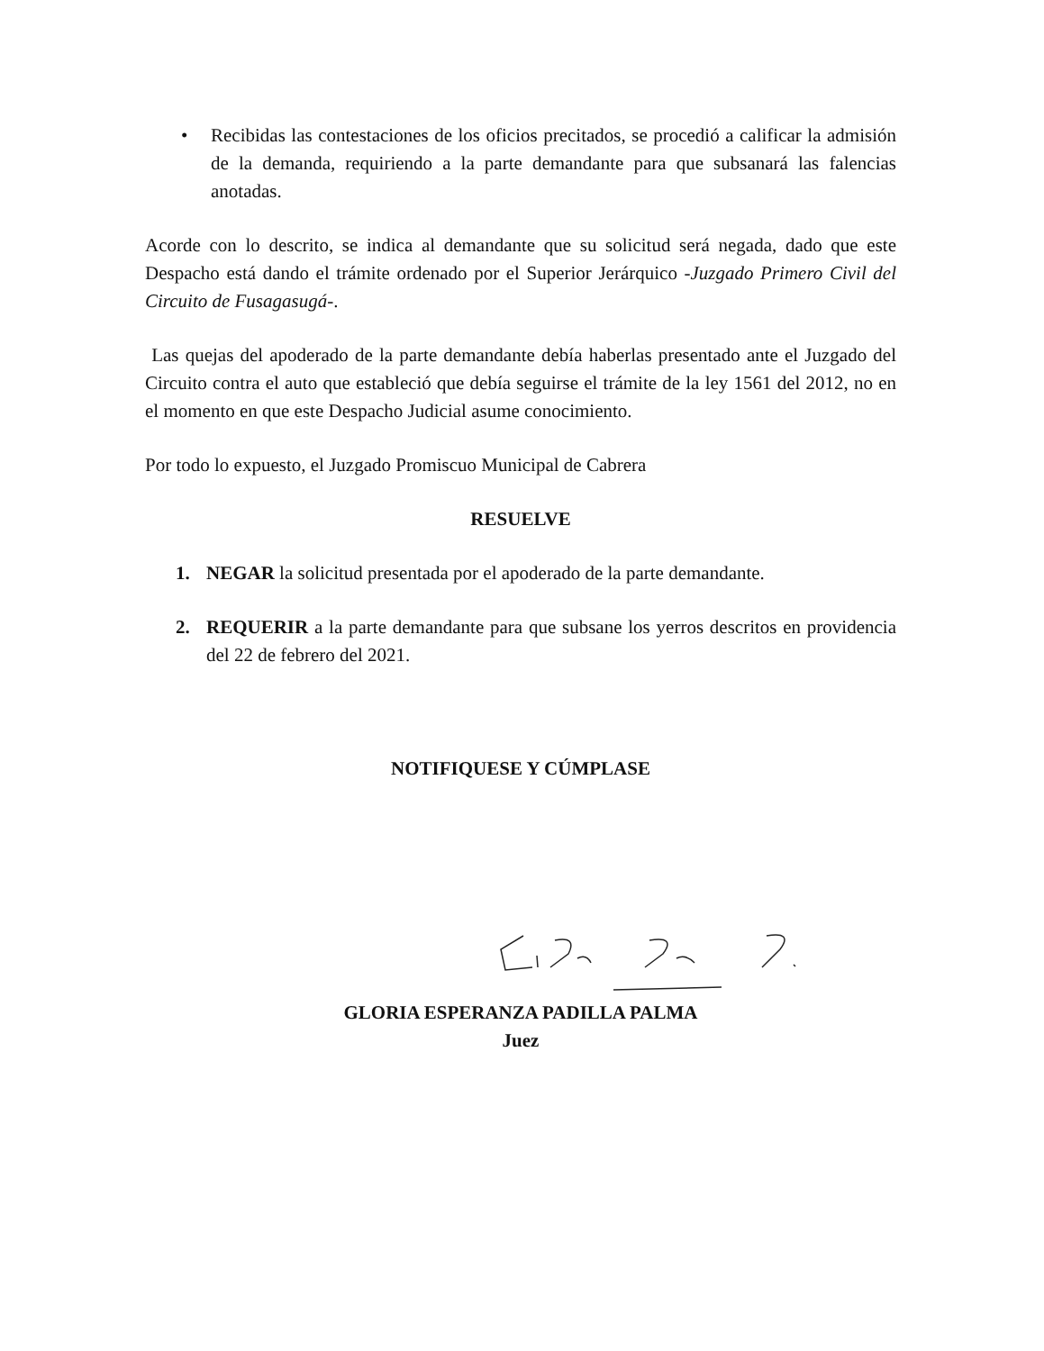• Recibidas las contestaciones de los oficios precitados, se procedió a calificar la admisión de la demanda, requiriendo a la parte demandante para que subsanará las falencias anotadas.
Acorde con lo descrito, se indica al demandante que su solicitud será negada, dado que este Despacho está dando el trámite ordenado por el Superior Jerárquico -Juzgado Primero Civil del Circuito de Fusagasugá-.
Las quejas del apoderado de la parte demandante debía haberlas presentado ante el Juzgado del Circuito contra el auto que estableció que debía seguirse el trámite de la ley 1561 del 2012, no en el momento en que este Despacho Judicial asume conocimiento.
Por todo lo expuesto, el Juzgado Promiscuo Municipal de Cabrera
RESUELVE
1. NEGAR la solicitud presentada por el apoderado de la parte demandante.
2. REQUERIR a la parte demandante para que subsane los yerros descritos en providencia del 22 de febrero del 2021.
NOTIFIQUESE Y CÚMPLASE
GLORIA ESPERANZA PADILLA PALMA
Juez